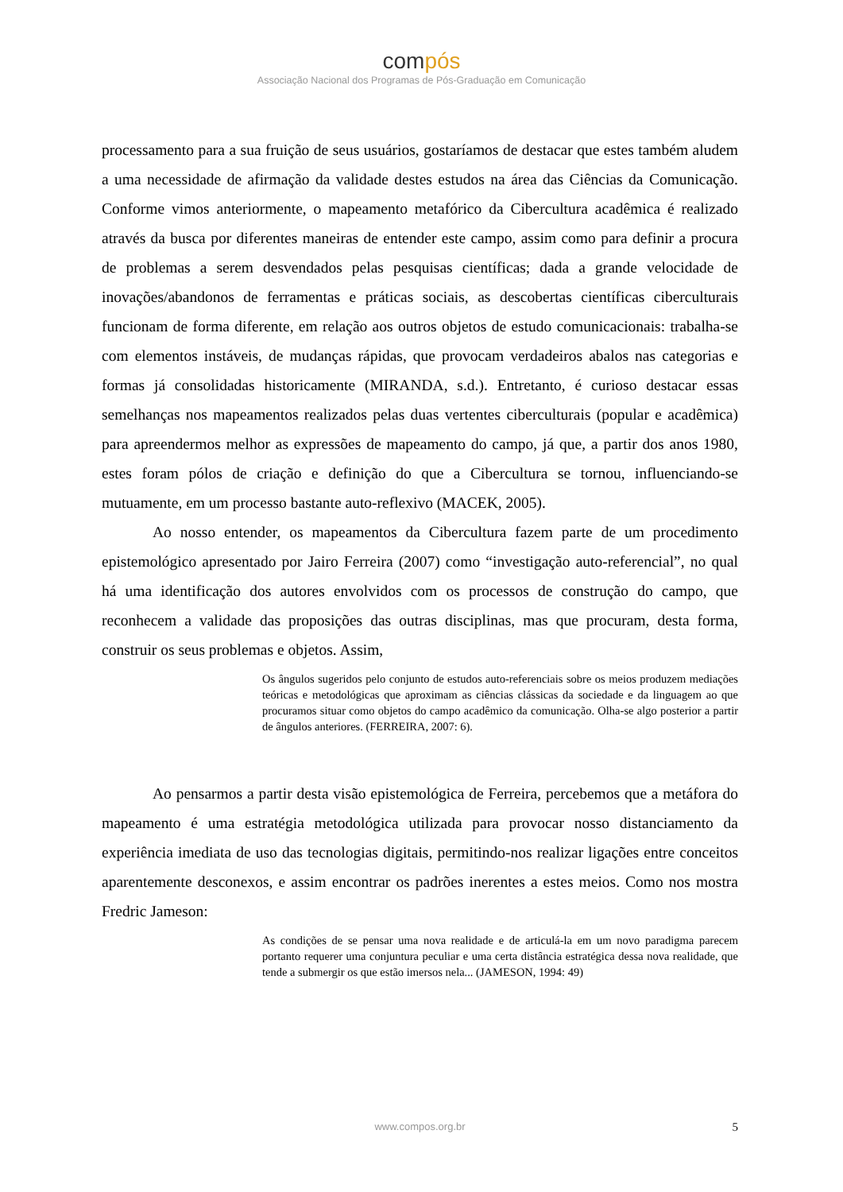compós
Associação Nacional dos Programas de Pós-Graduação em Comunicação
processamento para a sua fruição de seus usuários, gostaríamos de destacar que estes também aludem a uma necessidade de afirmação da validade destes estudos na área das Ciências da Comunicação. Conforme vimos anteriormente, o mapeamento metafórico da Cibercultura acadêmica é realizado através da busca por diferentes maneiras de entender este campo, assim como para definir a procura de problemas a serem desvendados pelas pesquisas científicas; dada a grande velocidade de inovações/abandonos de ferramentas e práticas sociais, as descobertas científicas ciberculturais funcionam de forma diferente, em relação aos outros objetos de estudo comunicacionais: trabalha-se com elementos instáveis, de mudanças rápidas, que provocam verdadeiros abalos nas categorias e formas já consolidadas historicamente (MIRANDA, s.d.). Entretanto, é curioso destacar essas semelhanças nos mapeamentos realizados pelas duas vertentes ciberculturais (popular e acadêmica) para apreendermos melhor as expressões de mapeamento do campo, já que, a partir dos anos 1980, estes foram pólos de criação e definição do que a Cibercultura se tornou, influenciando-se mutuamente, em um processo bastante auto-reflexivo (MACEK, 2005).
Ao nosso entender, os mapeamentos da Cibercultura fazem parte de um procedimento epistemológico apresentado por Jairo Ferreira (2007) como “investigação auto-referencial”, no qual há uma identificação dos autores envolvidos com os processos de construção do campo, que reconhecem a validade das proposições das outras disciplinas, mas que procuram, desta forma, construir os seus problemas e objetos. Assim,
Os ângulos sugeridos pelo conjunto de estudos auto-referenciais sobre os meios produzem mediações teóricas e metodológicas que aproximam as ciências clássicas da sociedade e da linguagem ao que procuramos situar como objetos do campo acadêmico da comunicação. Olha-se algo posterior a partir de ângulos anteriores. (FERREIRA, 2007: 6).
Ao pensarmos a partir desta visão epistemológica de Ferreira, percebemos que a metáfora do mapeamento é uma estratégia metodológica utilizada para provocar nosso distanciamento da experiência imediata de uso das tecnologias digitais, permitindo-nos realizar ligações entre conceitos aparentemente desconexos, e assim encontrar os padrões inerentes a estes meios. Como nos mostra Fredric Jameson:
As condições de se pensar uma nova realidade e de articulá-la em um novo paradigma parecem portanto requerer uma conjuntura peculiar e uma certa distância estratégica dessa nova realidade, que tende a submergir os que estão imersos nela... (JAMESON, 1994: 49)
www.compos.org.br 5